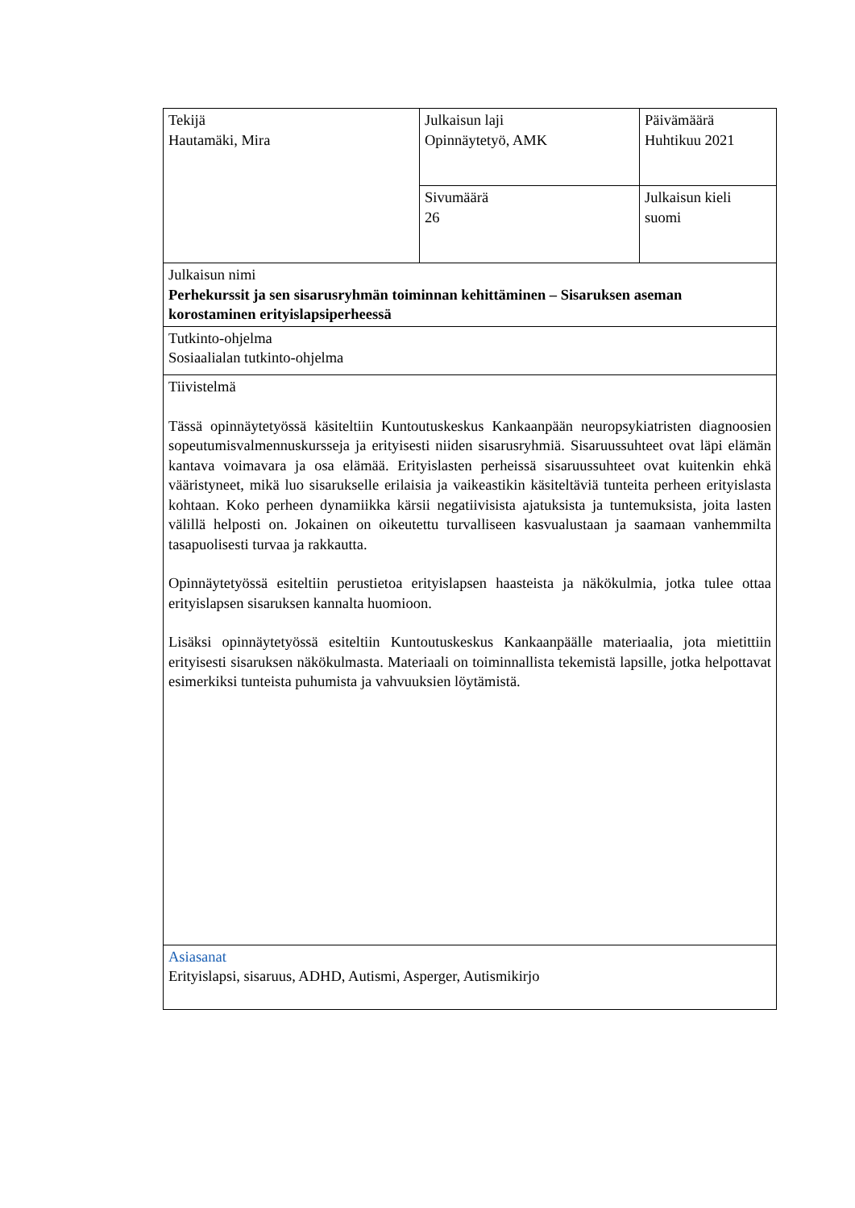| Tekijä Hautamäki, Mira | Julkaisun laji Opinnäytetyö, AMK | Päivämäärä Huhtikuu 2021 |
| | Sivumäärä 26 | Julkaisun kieli suomi |
| Julkaisun nimi Perhekurssit ja sen sisarusryhmän toiminnan kehittäminen – Sisaruksen aseman korostaminen erityislapsiperheessä | | |
| Tutkinto-ohjelma Sosiaalialan tutkinto-ohjelma | | |
| Tiivistelmä Tässä opinnäytetyössä käsiteltiin Kuntoutuskeskus Kankaanpään neuropsykiatristen diagnoosien sopeutumisvalmennuskursseja ja erityisesti niiden sisarusryhmiä. Sisaruussuhteet ovat läpi elämän kantava voimavara ja osa elämää. Erityislasten perheissä sisaruussuhteet ovat kuitenkin ehkä vääristyneet, mikä luo sisarukselle erilaisia ja vaikeastikin käsiteltäviä tunteita perheen erityislasta kohtaan. Koko perheen dynamiikka kärsii negatiivisista ajatuksista ja tuntemuksista, joita lasten välillä helposti on. Jokainen on oikeutettu turvalliseen kasvualustaan ja saamaan vanhemmilta tasapuolisesti turvaa ja rakkautta. Opinnäytetyössä esiteltiin perustietoa erityislapsen haasteista ja näkökulmia, jotka tulee ottaa erityislapsen sisaruksen kannalta huomioon. Lisäksi opinnäytetyössä esiteltiin Kuntoutuskeskus Kankaanpäälle materiaalia, jota mietittiin erityisesti sisaruksen näkökulmasta. Materiaali on toiminnallista tekemistä lapsille, jotka helpottavat esimerkiksi tunteista puhumista ja vahvuuksien löytämistä. | | |
| Asiasanat Erityislapsi, sisaruus, ADHD, Autismi, Asperger, Autismikirjo | | |